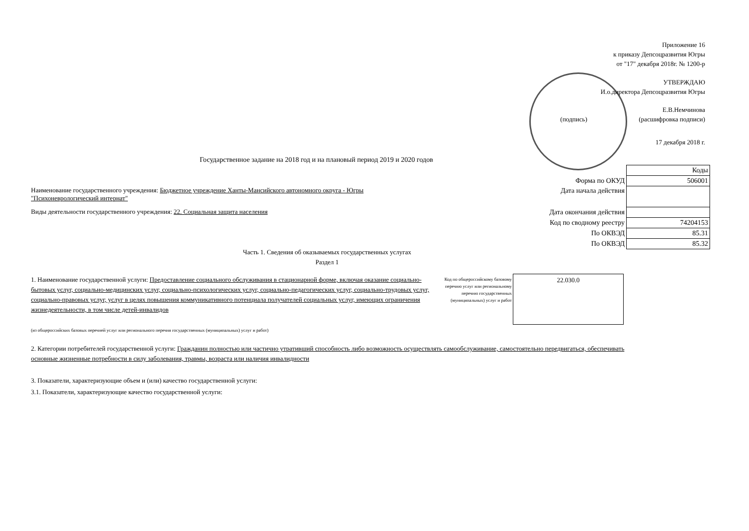Приложение 16
к приказу Депсоцразвития Югры
от "17" декабря 2018г. № 1200-р
УТВЕРЖДАЮ
И.о.директора Депсоцразвития Югры
Е.В.Немчинова
(подпись) (расшифровка подписи)
17 декабря 2018 г.
Государственное задание на 2018 год и на плановый период 2019 и 2020 годов
| | Коды |
| Форма по ОКУД | 506001 |
| Дата начала действия | |
| Дата окончания действия | |
| Код по сводному реестру | 74204153 |
| По ОКВЭД | 85.31 |
| По ОКВЭД | 85.32 |
Наименование государственного учреждения: Бюджетное учреждение Ханты-Мансийского автономного округа - Югры "Психоневрологический интернат"
Виды деятельности государственного учреждения: 22. Социальная защита населения
Часть 1. Сведения об оказываемых государственных услугах
Раздел 1
1. Наименование государственной услуги: Предоставление социального обслуживания в стационарной форме, включая оказание социально-бытовых услуг, социально-медицинских услуг, социально-психологических услуг, социально-педагогических услуг, социально-трудовых услуг, социально-правовых услуг, услуг в целях повышения коммуникативного потенциала получателей социальных услуг, имеющих ограничения жизнедеятельности, в том числе детей-инвалидов
Код по общероссийскому базовому перечню услуг или региональному перечню государственных (муниципальных) услуг и работ
22.030.0
(из общероссийских базовых перечней услуг или регионального перечня государственных (муниципальных) услуг и работ)
2. Категории потребителей государственной услуги: Гражданин полностью или частично утративший способность либо возможность осуществлять самообслуживание, самостоятельно передвигаться, обеспечивать основные жизненные потребности в силу заболевания, травмы, возраста или наличия инвалидности
3. Показатели, характеризующие объем и (или) качество государственной услуги:
3.1. Показатели, характеризующие качество государственной услуги: